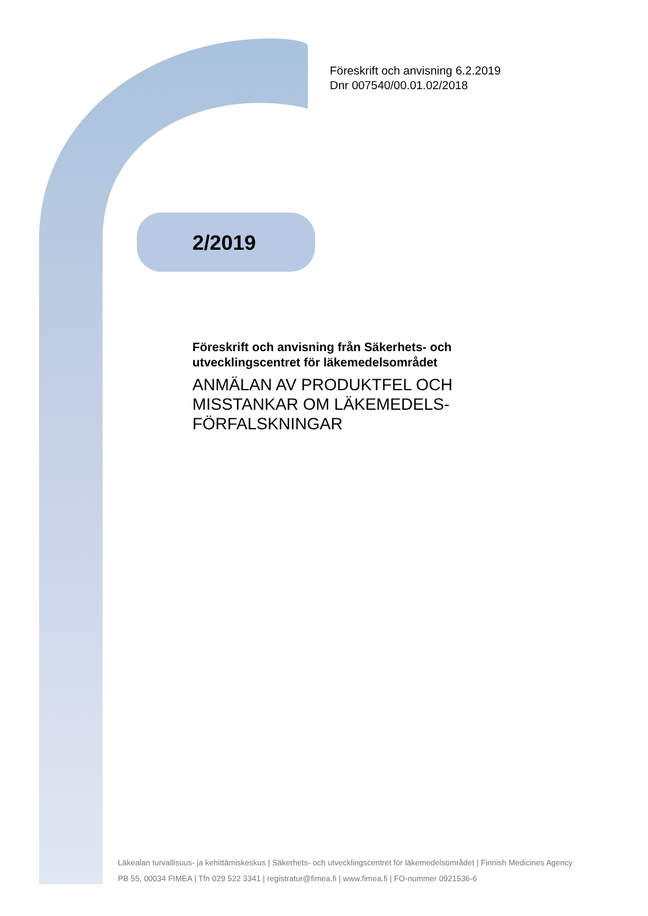Föreskrift och anvisning 6.2.2019
Dnr 007540/00.01.02/2018
2/2019
Föreskrift och anvisning från Säkerhets- och utvecklingscentret för läkemedelsområdet
ANMÄLAN AV PRODUKTFEL OCH MISSTANKAR OM LÄKEMEDELS-FÖRFALSKNINGAR
Läkealan turvallisuus- ja kehittämiskeskus | Säkerhets- och utvecklingscentret för läkemedelsområdet | Finnish Medicines Agency
PB 55, 00034 FIMEA | Tfn 029 522 3341 | registratur@fimea.fi | www.fimea.fi | FO-nummer 0921536-6